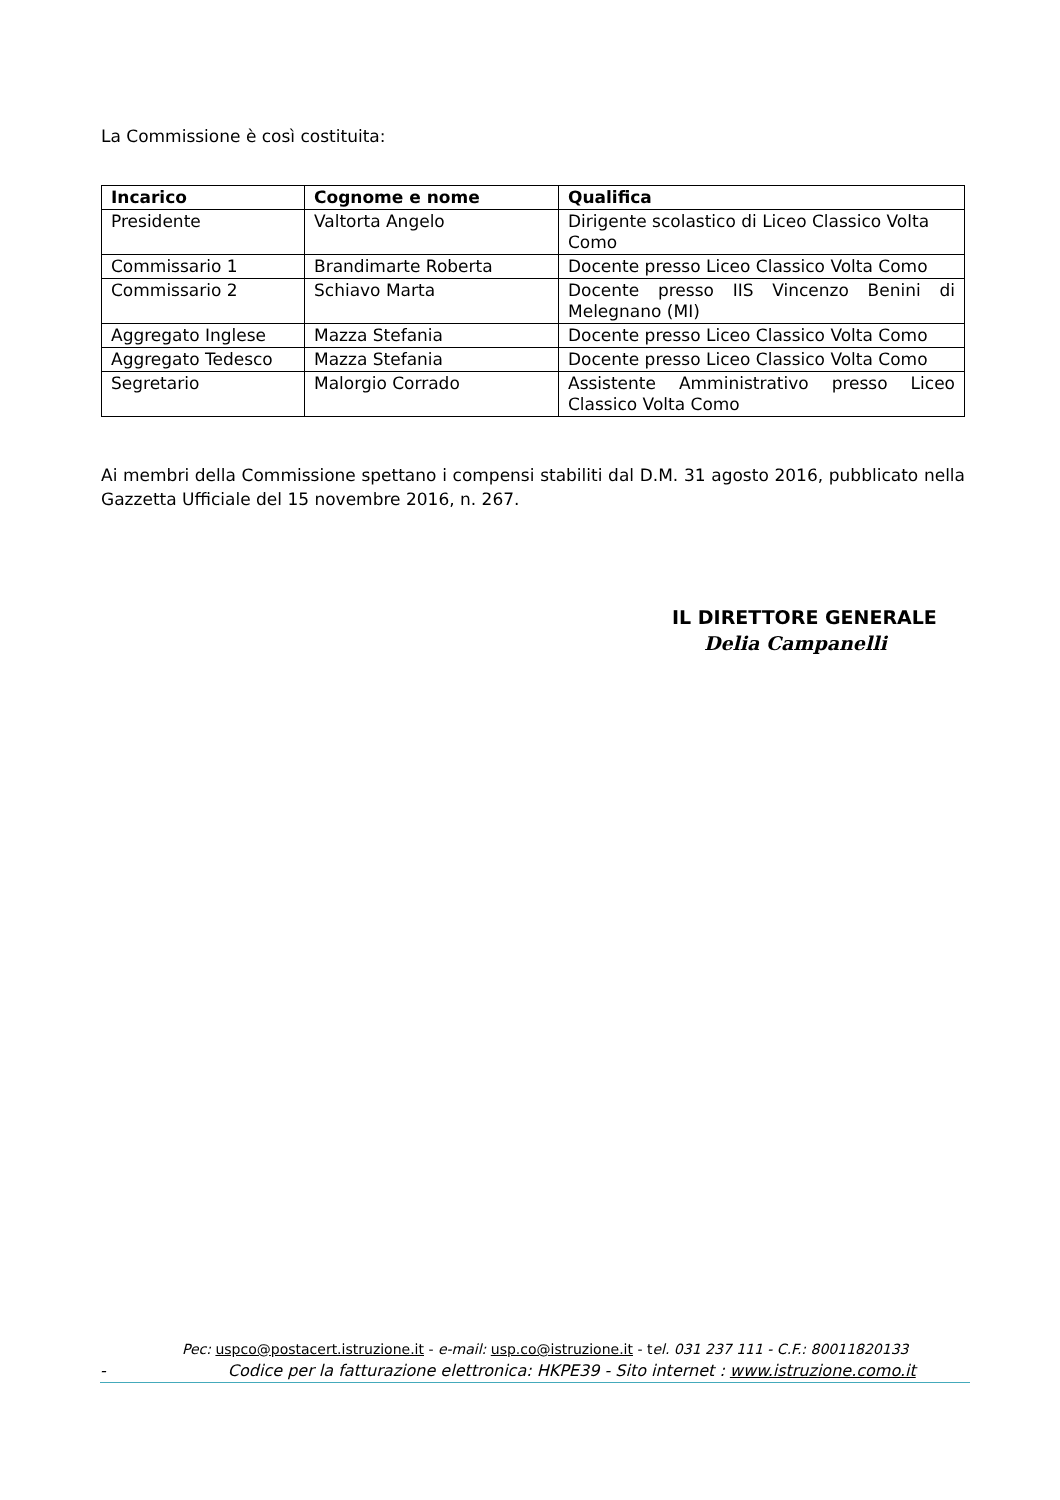La Commissione è così costituita:
| Incarico | Cognome e nome | Qualifica |
| --- | --- | --- |
| Presidente | Valtorta Angelo | Dirigente scolastico di Liceo Classico Volta Como |
| Commissario 1 | Brandimarte Roberta | Docente presso Liceo Classico Volta Como |
| Commissario 2 | Schiavo Marta | Docente presso IIS Vincenzo Benini di Melegnano (MI) |
| Aggregato Inglese | Mazza Stefania | Docente presso Liceo Classico Volta Como |
| Aggregato Tedesco | Mazza Stefania | Docente presso Liceo Classico Volta Como |
| Segretario | Malorgio Corrado | Assistente Amministrativo presso Liceo Classico Volta Como |
Ai membri della Commissione spettano i compensi stabiliti dal D.M. 31 agosto 2016, pubblicato nella Gazzetta Ufficiale del 15 novembre 2016, n. 267.
IL DIRETTORE GENERALE
Delia Campanelli
Pec: uspco@postacert.istruzione.it - e-mail: usp.co@istruzione.it - tel. 031 237 111 - C.F.: 80011820133
- Codice per la fatturazione elettronica: HKPE39 - Sito internet : www.istruzione.como.it